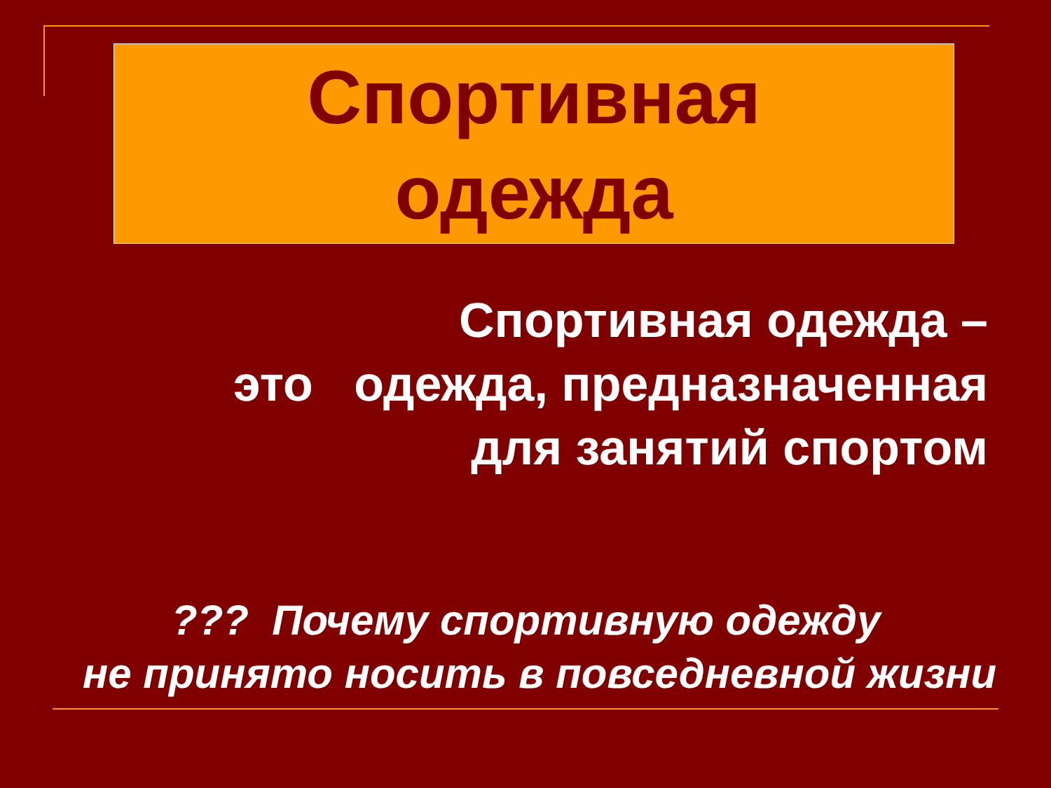Спортивная
одежда
Спортивная одежда –
это одежда, предназначенная
для занятий спортом
??? Почему спортивную одежду
не принято носить в повседневной жизни